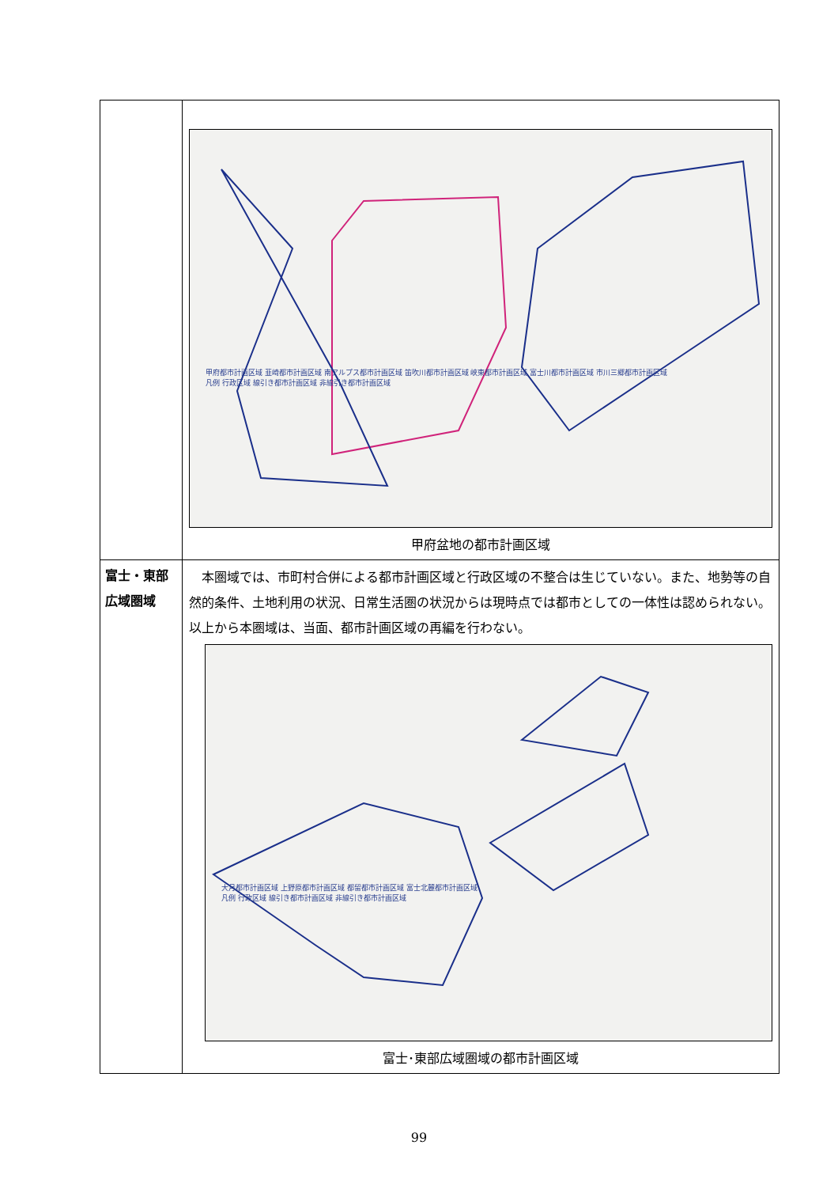| | 甲府都市計画区域 韮崎都市計画区域 南アルプス都市計画区域 笛吹川都市計画区域 峡東都市計画区域 富士川都市計画区域 市川三郷都市計画区域 凡例 行政区域 線引き都市計画区域 非線引き都市計画区域 甲府盆地の都市計画区域 |
| 富士・東部広域圏域 | 本圏域では、市町村合併による都市計画区域と行政区域の不整合は生じていない。また、地勢等の自然的条件、土地利用の状況、日常生活圏の状況からは現時点では都市としての一体性は認められない。以上から本圏域は、当面、都市計画区域の再編を行わない。 大月都市計画区域 上野原都市計画区域 都留都市計画区域 富士北麓都市計画区域 凡例 行政区域 線引き都市計画区域 非線引き都市計画区域 富士･東部広域圏域の都市計画区域 |
99